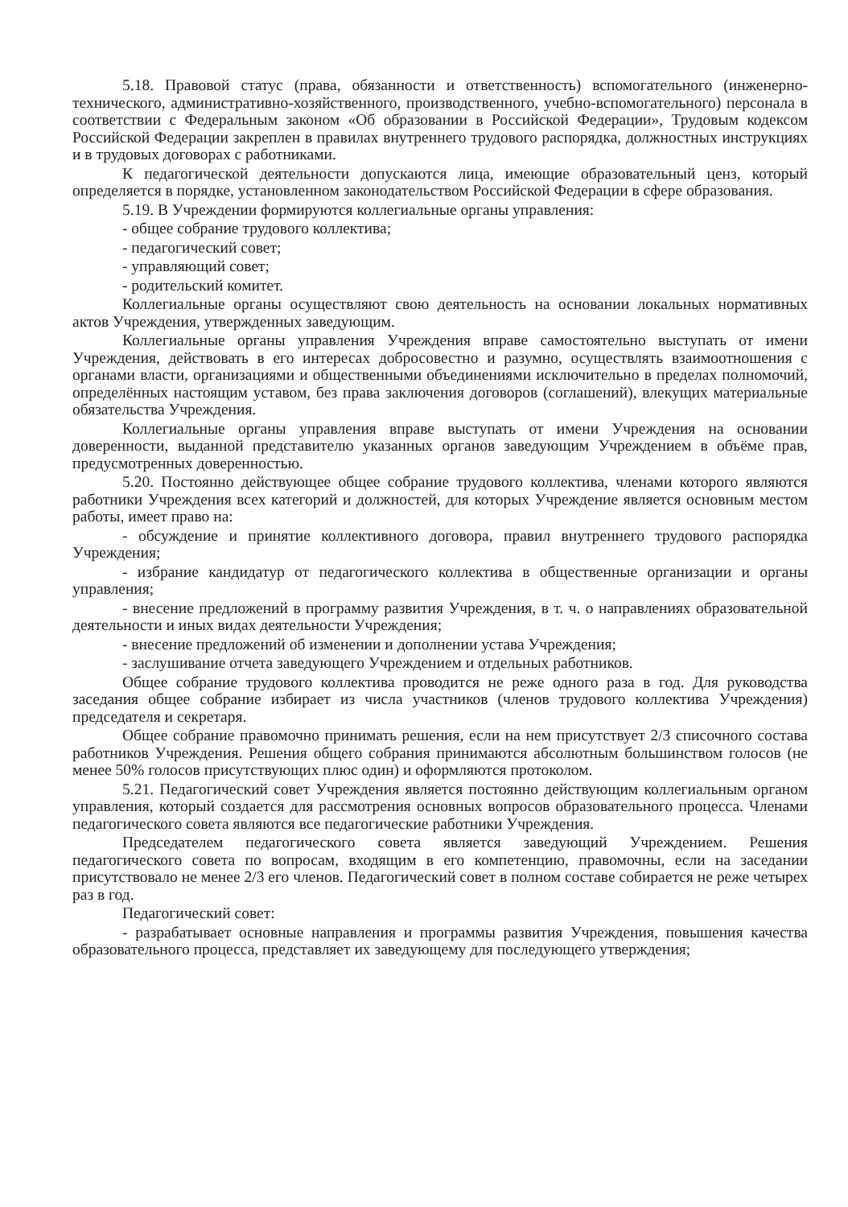5.18. Правовой статус (права, обязанности и ответственность) вспомогательного (инженерно-технического, административно-хозяйственного, производственного, учебно-вспомогательного) персонала в соответствии с Федеральным законом «Об образовании в Российской Федерации», Трудовым кодексом Российской Федерации закреплен в правилах внутреннего трудового распорядка, должностных инструкциях и в трудовых договорах с работниками.
К педагогической деятельности допускаются лица, имеющие образовательный ценз, который определяется в порядке, установленном законодательством Российской Федерации в сфере образования.
5.19. В Учреждении формируются коллегиальные органы управления:
- общее собрание трудового коллектива;
- педагогический совет;
- управляющий совет;
- родительский комитет.
Коллегиальные органы осуществляют свою деятельность на основании локальных нормативных актов Учреждения, утвержденных заведующим.
Коллегиальные органы управления Учреждения вправе самостоятельно выступать от имени Учреждения, действовать в его интересах добросовестно и разумно, осуществлять взаимоотношения с органами власти, организациями и общественными объединениями исключительно в пределах полномочий, определённых настоящим уставом, без права заключения договоров (соглашений), влекущих материальные обязательства Учреждения.
Коллегиальные органы управления вправе выступать от имени Учреждения на основании доверенности, выданной представителю указанных органов заведующим Учреждением в объёме прав, предусмотренных доверенностью.
5.20. Постоянно действующее общее собрание трудового коллектива, членами которого являются работники Учреждения всех категорий и должностей, для которых Учреждение является основным местом работы, имеет право на:
- обсуждение и принятие коллективного договора, правил внутреннего трудового распорядка Учреждения;
- избрание кандидатур от педагогического коллектива в общественные организации и органы управления;
- внесение предложений в программу развития Учреждения, в т. ч. о направлениях образовательной деятельности и иных видах деятельности Учреждения;
- внесение предложений об изменении и дополнении устава Учреждения;
- заслушивание отчета заведующего Учреждением и отдельных работников.
Общее собрание трудового коллектива проводится не реже одного раза в год. Для руководства заседания общее собрание избирает из числа участников (членов трудового коллектива Учреждения) председателя и секретаря.
Общее собрание правомочно принимать решения, если на нем присутствует 2/3 списочного состава работников Учреждения. Решения общего собрания принимаются абсолютным большинством голосов (не менее 50% голосов присутствующих плюс один) и оформляются протоколом.
5.21. Педагогический совет Учреждения является постоянно действующим коллегиальным органом управления, который создается для рассмотрения основных вопросов образовательного процесса. Членами педагогического совета являются все педагогические работники Учреждения.
Председателем педагогического совета является заведующий Учреждением. Решения педагогического совета по вопросам, входящим в его компетенцию, правомочны, если на заседании присутствовало не менее 2/3 его членов. Педагогический совет в полном составе собирается не реже четырех раз в год.
Педагогический совет:
- разрабатывает основные направления и программы развития Учреждения, повышения качества образовательного процесса, представляет их заведующему для последующего утверждения;